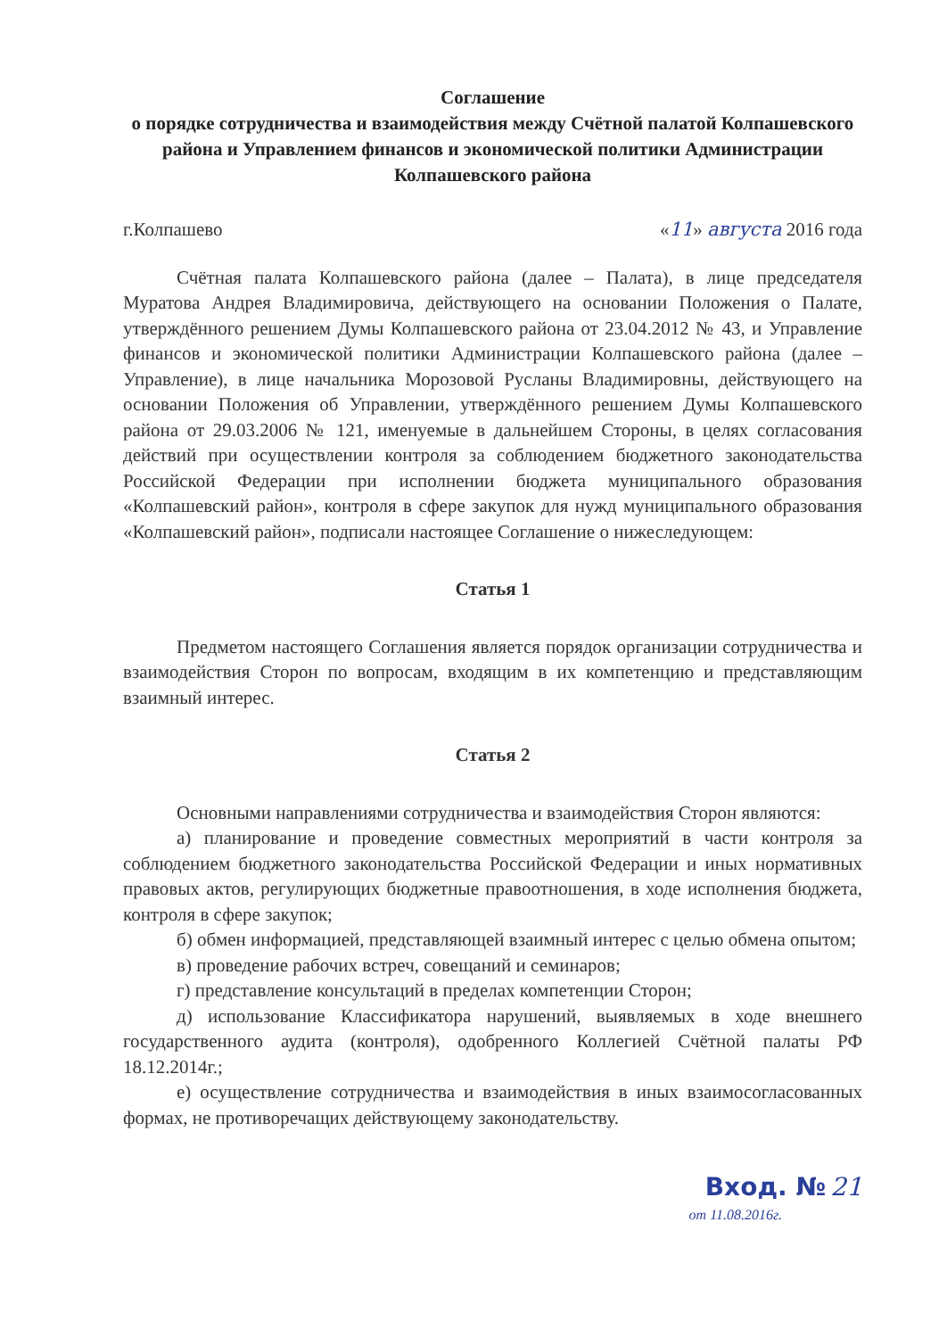Соглашение
о порядке сотрудничества и взаимодействия между Счётной палатой Колпашевского района и Управлением финансов и экономической политики Администрации Колпашевского района
г.Колпашево «11» августа 2016 года
Счётная палата Колпашевского района (далее – Палата), в лице председателя Муратова Андрея Владимировича, действующего на основании Положения о Палате, утверждённого решением Думы Колпашевского района от 23.04.2012 № 43, и Управление финансов и экономической политики Администрации Колпашевского района (далее – Управление), в лице начальника Морозовой Русланы Владимировны, действующего на основании Положения об Управлении, утверждённого решением Думы Колпашевского района от 29.03.2006 № 121, именуемые в дальнейшем Стороны, в целях согласования действий при осуществлении контроля за соблюдением бюджетного законодательства Российской Федерации при исполнении бюджета муниципального образования «Колпашевский район», контроля в сфере закупок для нужд муниципального образования «Колпашевский район», подписали настоящее Соглашение о нижеследующем:
Статья 1
Предметом настоящего Соглашения является порядок организации сотрудничества и взаимодействия Сторон по вопросам, входящим в их компетенцию и представляющим взаимный интерес.
Статья 2
Основными направлениями сотрудничества и взаимодействия Сторон являются:
а) планирование и проведение совместных мероприятий в части контроля за соблюдением бюджетного законодательства Российской Федерации и иных нормативных правовых актов, регулирующих бюджетные правоотношения, в ходе исполнения бюджета, контроля в сфере закупок;
б) обмен информацией, представляющей взаимный интерес с целью обмена опытом;
в) проведение рабочих встреч, совещаний и семинаров;
г) представление консультаций в пределах компетенции Сторон;
д) использование Классификатора нарушений, выявляемых в ходе внешнего государственного аудита (контроля), одобренного Коллегией Счётной палаты РФ 18.12.2014г.;
е) осуществление сотрудничества и взаимодействия в иных взаимосогласованных формах, не противоречащих действующему законодательству.
Вход. № 21
от 11.08.2016г.